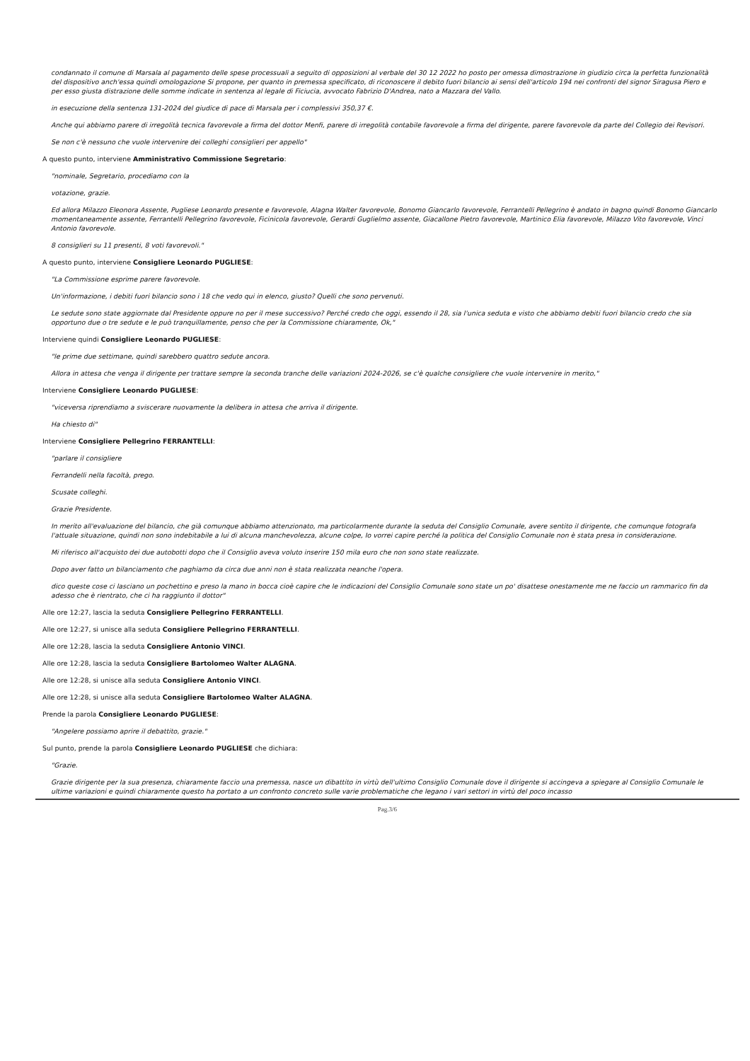condannato il comune di Marsala al pagamento delle spese processuali a seguito di opposizioni al verbale del 30 12 2022 ho posto per omessa dimostrazione in giudizio circa la perfetta funzionalità del dispositivo anch'essa quindi omologazione Si propone, per quanto in premessa specificato, di riconoscere il debito fuori bilancio ai sensi dell'articolo 194 nei confronti del signor Siragusa Piero e per esso giusta distrazione delle somme indicate in sentenza al legale di Ficiucia, avvocato Fabrizio D'Andrea, nato a Mazzara del Vallo.
in esecuzione della sentenza 131-2024 del giudice di pace di Marsala per i complessivi 350,37 €.
Anche qui abbiamo parere di irregolità tecnica favorevole a firma del dottor Menfi, parere di irregolità contabile favorevole a firma del dirigente, parere favorevole da parte del Collegio dei Revisori.
Se non c'è nessuno che vuole intervenire dei colleghi consiglieri per appello"
A questo punto, interviene Amministrativo Commissione Segretario:
"nominale, Segretario, procediamo con la
votazione, grazie.
Ed allora Milazzo Eleonora Assente, Pugliese Leonardo presente e favorevole, Alagna Walter favorevole, Bonomo Giancarlo favorevole, Ferrantelli Pellegrino è andato in bagno quindi Bonomo Giancarlo momentaneamente assente, Ferrantelli Pellegrino favorevole, Ficinicola favorevole, Gerardi Guglielmo assente, Giacallone Pietro favorevole, Martinico Elia favorevole, Milazzo Vito favorevole, Vinci Antonio favorevole.
8 consiglieri su 11 presenti, 8 voti favorevoli."
A questo punto, interviene Consigliere Leonardo PUGLIESE:
"La Commissione esprime parere favorevole.
Un'informazione, i debiti fuori bilancio sono i 18 che vedo qui in elenco, giusto? Quelli che sono pervenuti.
Le sedute sono state aggiornate dal Presidente oppure no per il mese successivo? Perché credo che oggi, essendo il 28, sia l'unica seduta e visto che abbiamo debiti fuori bilancio credo che sia opportuno due o tre sedute e le può tranquillamente, penso che per la Commissione chiaramente, Ok,"
Interviene quindi Consigliere Leonardo PUGLIESE:
"le prime due settimane, quindi sarebbero quattro sedute ancora.
Allora in attesa che venga il dirigente per trattare sempre la seconda tranche delle variazioni 2024-2026, se c'è qualche consigliere che vuole intervenire in merito,"
Interviene Consigliere Leonardo PUGLIESE:
"viceversa riprendiamo a sviscerare nuovamente la delibera in attesa che arriva il dirigente.
Ha chiesto di"
Interviene Consigliere Pellegrino FERRANTELLI:
"parlare il consigliere
Ferrandelli nella facoltà, prego.
Scusate colleghi.
Grazie Presidente.
In merito all'evaluazione del bilancio, che già comunque abbiamo attenzionato, ma particolarmente durante la seduta del Consiglio Comunale, avere sentito il dirigente, che comunque fotografa l'attuale situazione, quindi non sono indebitabile a lui di alcuna manchevolezza, alcune colpe, Io vorrei capire perché la politica del Consiglio Comunale non è stata presa in considerazione.
Mi riferisco all'acquisto dei due autobotti dopo che il Consiglio aveva voluto inserire 150 mila euro che non sono state realizzate.
Dopo aver fatto un bilanciamento che paghiamo da circa due anni non è stata realizzata neanche l'opera.
dico queste cose ci lasciano un pochettino e preso la mano in bocca cioè capire che le indicazioni del Consiglio Comunale sono state un po' disattese onestamente me ne faccio un rammarico fin da adesso che è rientrato, che ci ha raggiunto il dottor"
Alle ore 12:27, lascia la seduta Consigliere Pellegrino FERRANTELLI.
Alle ore 12:27, si unisce alla seduta Consigliere Pellegrino FERRANTELLI.
Alle ore 12:28, lascia la seduta Consigliere Antonio VINCI.
Alle ore 12:28, lascia la seduta Consigliere Bartolomeo Walter ALAGNA.
Alle ore 12:28, si unisce alla seduta Consigliere Antonio VINCI.
Alle ore 12:28, si unisce alla seduta Consigliere Bartolomeo Walter ALAGNA.
Prende la parola Consigliere Leonardo PUGLIESE:
"Angelere possiamo aprire il debattito, grazie."
Sul punto, prende la parola Consigliere Leonardo PUGLIESE che dichiara:
"Grazie.
Grazie dirigente per la sua presenza, chiaramente faccio una premessa, nasce un dibattito in virtù dell'ultimo Consiglio Comunale dove il dirigente si accingeva a spiegare al Consiglio Comunale le ultime variazioni e quindi chiaramente questo ha portato a un confronto concreto sulle varie problematiche che legano i vari settori in virtù del poco incasso
Pag.3/6